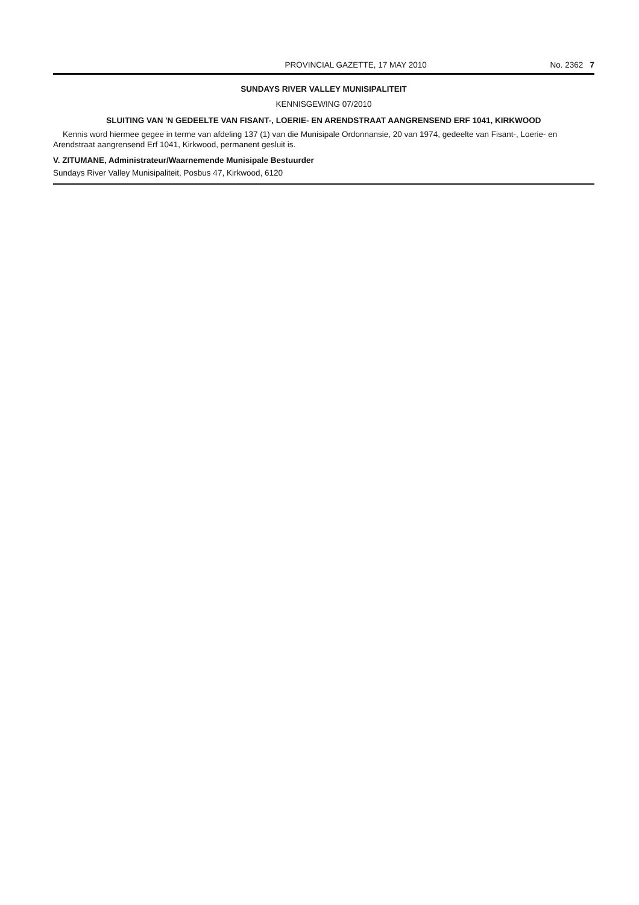PROVINCIAL GAZETTE, 17 MAY 2010 No. 2362 7
SUNDAYS RIVER VALLEY MUNISIPALITEIT
KENNISGEWING 07/2010
SLUITING VAN 'N GEDEELTE VAN FISANT-, LOERIE- EN ARENDSTRAAT AANGRENSEND ERF 1041, KIRKWOOD
Kennis word hiermee gegee in terme van afdeling 137 (1) van die Munisipale Ordonnansie, 20 van 1974, gedeelte van Fisant-, Loerie- en Arendstraat aangrensend Erf 1041, Kirkwood, permanent gesluit is.
V. ZITUMANE, Administrateur/Waarnemende Munisipale Bestuurder
Sundays River Valley Munisipaliteit, Posbus 47, Kirkwood, 6120